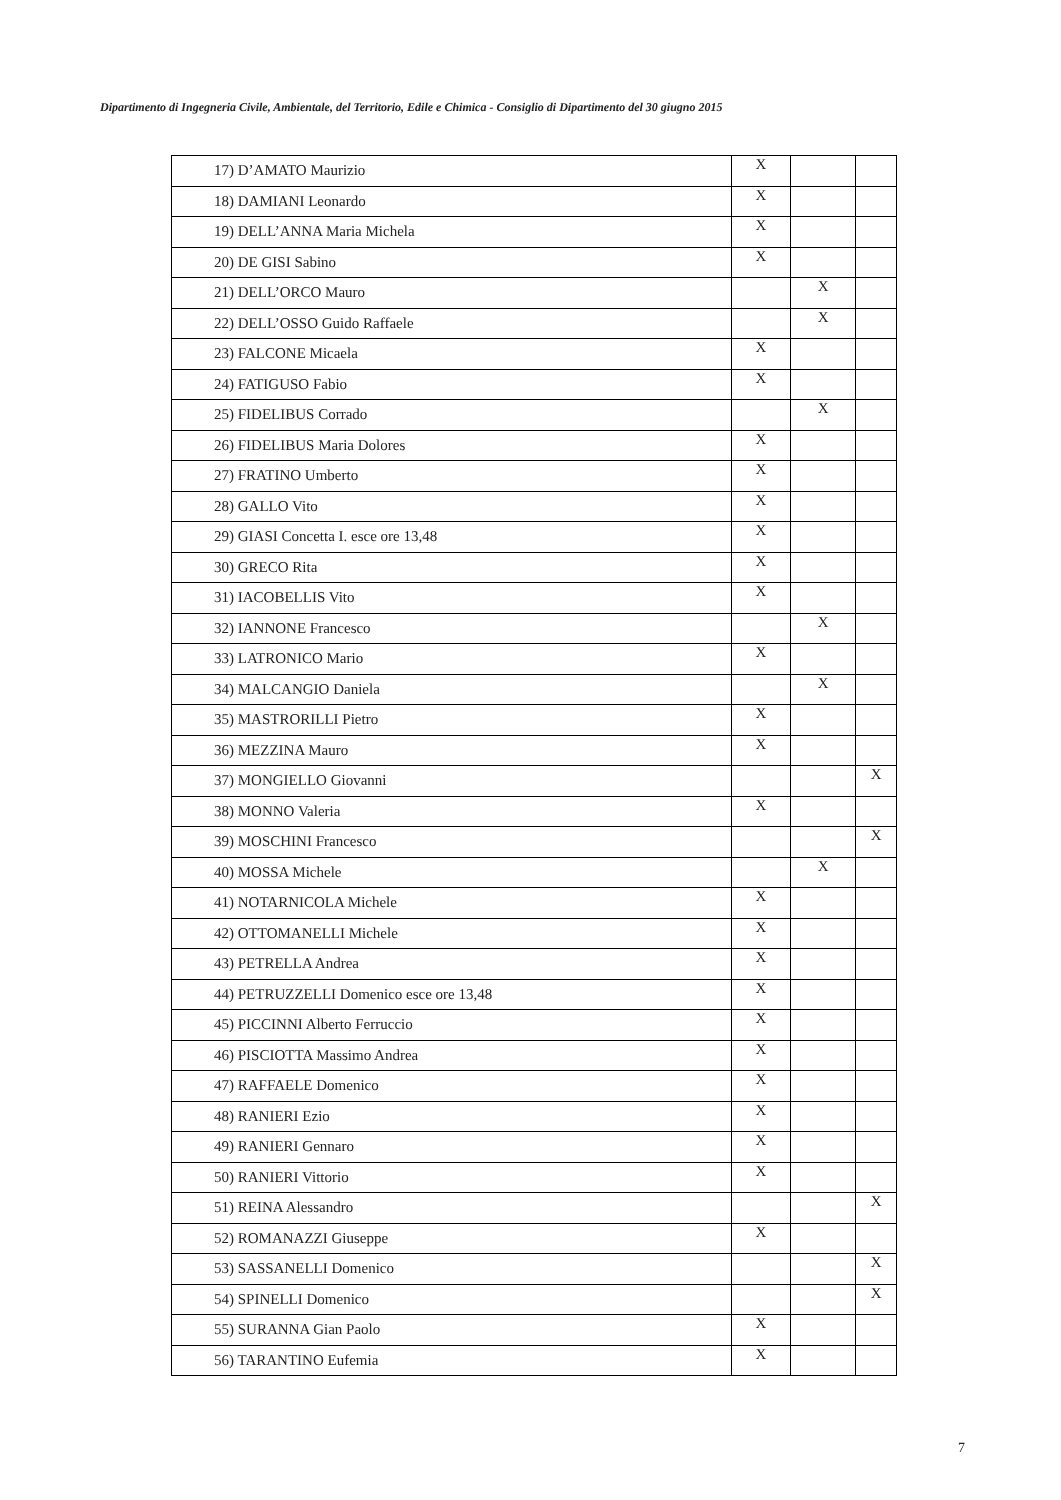Dipartimento di Ingegneria Civile, Ambientale, del Territorio, Edile e Chimica - Consiglio di Dipartimento del 30 giugno 2015
| 17) D’AMATO Maurizio | X | | |
| 18) DAMIANI Leonardo | X | | |
| 19) DELL’ANNA Maria Michela | X | | |
| 20) DE GISI Sabino | X | | |
| 21) DELL’ORCO Mauro | | X | |
| 22) DELL’OSSO Guido Raffaele | | X | |
| 23) FALCONE Micaela | X | | |
| 24) FATIGUSO Fabio | X | | |
| 25) FIDELIBUS Corrado | | X | |
| 26) FIDELIBUS Maria Dolores | X | | |
| 27) FRATINO Umberto | X | | |
| 28) GALLO Vito | X | | |
| 29) GIASI Concetta I. esce ore 13,48 | X | | |
| 30) GRECO Rita | X | | |
| 31) IACOBELLIS Vito | X | | |
| 32) IANNONE Francesco | | X | |
| 33) LATRONICO Mario | X | | |
| 34) MALCANGIO Daniela | | X | |
| 35) MASTRORILLI Pietro | X | | |
| 36) MEZZINA Mauro | X | | |
| 37) MONGIELLO Giovanni | | | X |
| 38) MONNO Valeria | X | | |
| 39) MOSCHINI Francesco | | | X |
| 40) MOSSA Michele | | X | |
| 41) NOTARNICOLA Michele | X | | |
| 42) OTTOMANELLI Michele | X | | |
| 43) PETRELLA Andrea | X | | |
| 44) PETRUZZELLI Domenico esce ore 13,48 | X | | |
| 45) PICCINNI Alberto Ferruccio | X | | |
| 46) PISCIOTTA Massimo Andrea | X | | |
| 47) RAFFAELE Domenico | X | | |
| 48) RANIERI Ezio | X | | |
| 49) RANIERI Gennaro | X | | |
| 50) RANIERI Vittorio | X | | |
| 51) REINA Alessandro | | | X |
| 52) ROMANAZZI Giuseppe | X | | |
| 53) SASSANELLI Domenico | | | X |
| 54) SPINELLI Domenico | | | X |
| 55) SURANNA Gian Paolo | X | | |
| 56) TARANTINO Eufemia | X | | |
7